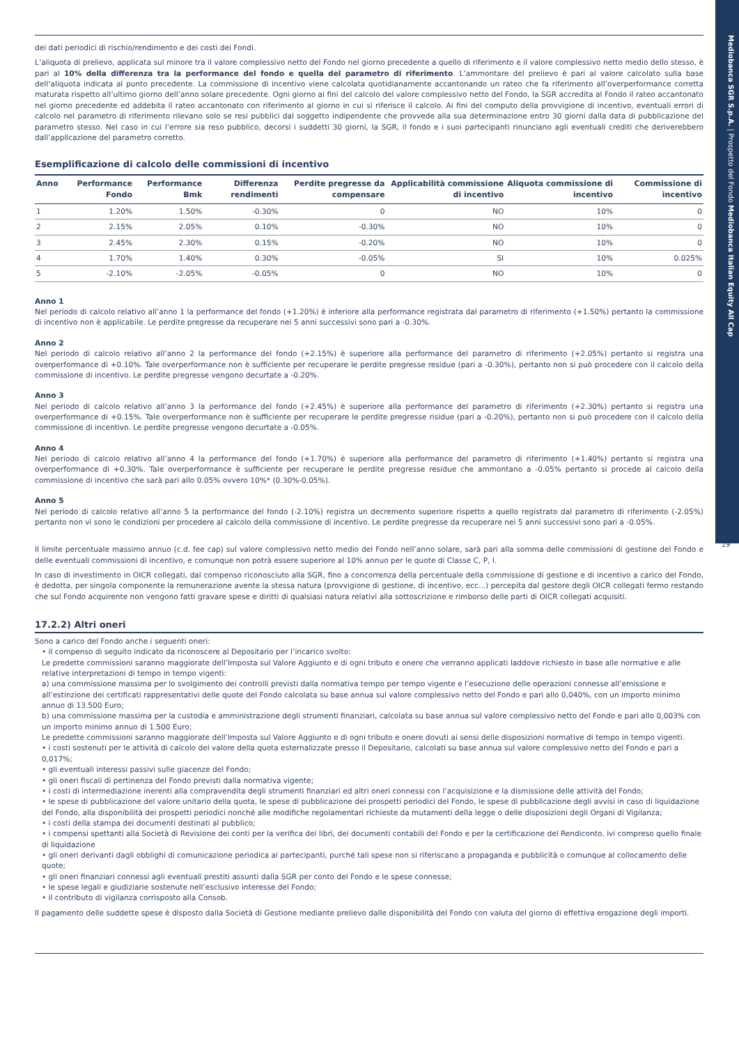Mediobanca SGR S.p.A. | Prospetto del Fondo Mediobanca Italian Equity All Cap
12
19
dei dati periodici di rischio/rendimento e dei costi dei Fondi.
L’aliquota di prelievo, applicata sul minore tra il valore complessivo netto del Fondo nel giorno precedente a quello di riferimento e il valore complessivo netto medio dello stesso, è pari al 10% della differenza tra la performance del fondo e quella del parametro di riferimento. L’ammontare del prelievo è pari al valore calcolato sulla base dell’aliquota indicata al punto precedente. La commissione di incentivo viene calcolata quotidianamente accantonando un rateo che fa riferimento all’overperformance corretta maturata rispetto all’ultimo giorno dell’anno solare precedente. Ogni giorno ai fini del calcolo del valore complessivo netto del Fondo, la SGR accredita al Fondo il rateo accantonato nel giorno precedente ed addebita il rateo accantonato con riferimento al giorno in cui si riferisce il calcolo. Ai fini del computo della provvigione di incentivo, eventuali errori di calcolo nel parametro di riferimento rilevano solo se resi pubblici dal soggetto indipendente che provvede alla sua determinazione entro 30 giorni dalla data di pubblicazione del parametro stesso. Nel caso in cui l’errore sia reso pubblico, decorsi i suddetti 30 giorni, la SGR, il fondo e i suoi partecipanti rinunciano agli eventuali crediti che deriverebbero dall’applicazione del parametro corretto.
Esemplificazione di calcolo delle commissioni di incentivo
| Anno | Performance Fondo | Performance Bmk | Differenza rendimenti | Perdite pregresse da compensare | Applicabilità commissione di incentivo | Aliquota commissione di incentivo | Commissione di incentivo |
| --- | --- | --- | --- | --- | --- | --- | --- |
| 1 | 1.20% | 1.50% | -0.30% | 0 | NO | 10% | 0 |
| 2 | 2.15% | 2.05% | 0.10% | -0.30% | NO | 10% | 0 |
| 3 | 2.45% | 2.30% | 0.15% | -0.20% | NO | 10% | 0 |
| 4 | 1.70% | 1.40% | 0.30% | -0.05% | SI | 10% | 0.025% |
| 5 | -2.10% | -2.05% | -0.05% | 0 | NO | 10% | 0 |
Anno 1
Nel periodo di calcolo relativo all’anno 1 la performance del fondo (+1.20%) è inferiore alla performance registrata dal parametro di riferimento (+1.50%) pertanto la commissione di incentivo non è applicabile. Le perdite pregresse da recuperare nei 5 anni successivi sono pari a -0.30%.
Anno 2
Nel periodo di calcolo relativo all’anno 2 la performance del fondo (+2.15%) è superiore alla performance del parametro di riferimento (+2.05%) pertanto si registra una overperformance di +0.10%. Tale overperformance non è sufficiente per recuperare le perdite pregresse residue (pari a -0.30%), pertanto non si può procedere con il calcolo della commissione di incentivo. Le perdite pregresse vengono decurtate a -0.20%.
Anno 3
Nel periodo di calcolo relativo all’anno 3 la performance del fondo (+2.45%) è superiore alla performance del parametro di riferimento (+2.30%) pertanto si registra una overperformance di +0.15%. Tale overperformance non è sufficiente per recuperare le perdite pregresse risidue (pari a -0.20%), pertanto non si può procedere con il calcolo della commissione di incentivo. Le perdite pregresse vengono decurtate a -0.05%.
Anno 4
Nel periodo di calcolo relativo all’anno 4 la performance del fondo (+1.70%) è superiore alla performance del parametro di riferimento (+1.40%) pertanto si registra una overperformance di +0.30%. Tale overperformance è sufficiente per recuperare le perdite pregresse residue che ammontano a -0.05% pertanto si procede al calcolo della commissione di incentivo che sarà pari allo 0.05% ovvero 10%* (0.30%-0.05%).
Anno 5
Nel periodo di calcolo relativo all’anno 5 la performance del fondo (-2.10%) registra un decremento superiore rispetto a quello registrato dal parametro di riferimento (-2.05%) pertanto non vi sono le condizioni per procedere al calcolo della commissione di incentivo. Le perdite pregresse da recuperare nei 5 anni successivi sono pari a -0.05%.
Il limite percentuale massimo annuo (c.d. fee cap) sul valore complessivo netto medio del Fondo nell’anno solare, sarà pari alla somma delle commissioni di gestione del Fondo e delle eventuali commissioni di incentivo, e comunque non potrà essere superiore al 10% annuo per le quote di Classe C, P, I.
In caso di investimento in OICR collegati, dal compenso riconosciuto alla SGR, fino a concorrenza della percentuale della commissione di gestione e di incentivo a carico del Fondo, è dedotta, per singola componente la remunerazione avente la stessa natura (provvigione di gestione, di incentivo, ecc...) percepita dal gestore degli OICR collegati fermo restando che sul Fondo acquirente non vengono fatti gravare spese e diritti di qualsiasi natura relativi alla sottoscrizione e rimborso delle parti di OICR collegati acquisiti.
17.2.2) Altri oneri
Sono a carico del Fondo anche i seguenti oneri:
• il compenso di seguito indicato da riconoscere al Depositario per l’incarico svolto:
Le predette commissioni saranno maggiorate dell’Imposta sul Valore Aggiunto e di ogni tributo e onere che verranno applicati laddove richiesto in base alle normative e alle relative interpretazioni di tempo in tempo vigenti:
a) una commissione massima per lo svolgimento dei controlli previsti dalla normativa tempo per tempo vigente e l’esecuzione delle operazioni connesse all’emissione e all’estinzione dei certificati rappresentativi delle quote del Fondo calcolata su base annua sul valore complessivo netto del Fondo e pari allo 0,040%, con un importo minimo annuo di 13.500 Euro;
b) una commissione massima per la custodia e amministrazione degli strumenti finanziari, calcolata su base annua sul valore complessivo netto del Fondo e pari allo 0,003% con un importo minimo annuo di 1.500 Euro;
Le predette commissioni saranno maggiorate dell’Imposta sul Valore Aggiunto e di ogni tributo e onere dovuti ai sensi delle disposizioni normative di tempo in tempo vigenti.
• i costi sostenuti per le attività di calcolo del valore della quota esternalizzate presso il Depositario, calcolati su base annua sul valore complessivo netto del Fondo e pari a 0,017%;
• gli eventuali interessi passivi sulle giacenze del Fondo;
• gli oneri fiscali di pertinenza del Fondo previsti dalla normativa vigente;
• i costi di intermediazione inerenti alla compravendita degli strumenti finanziari ed altri oneri connessi con l’acquisizione e la dismissione delle attività del Fondo;
• le spese di pubblicazione del valore unitario della quota, le spese di pubblicazione dei prospetti periodici del Fondo, le spese di pubblicazione degli avvisi in caso di liquidazione del Fondo, alla disponibilità dei prospetti periodici nonché alle modifiche regolamentari richieste da mutamenti della legge o delle disposizioni degli Organi di Vigilanza;
• i costi della stampa dei documenti destinati al pubblico;
• i compensi spettanti alla Società di Revisione dei conti per la verifica dei libri, dei documenti contabili del Fondo e per la certificazione del Rendiconto, ivi compreso quello finale di liquidazione
• gli oneri derivanti dagli obblighi di comunicazione periodica ai partecipanti, purché tali spese non si riferiscano a propaganda e pubblicità o comunque al collocamento delle quote;
• gli oneri finanziari connessi agli eventuali prestiti assunti dalla SGR per conto del Fondo e le spese connesse;
• le spese legali e giudiziarie sostenute nell’esclusivo interesse del Fondo;
• il contributo di vigilanza corrisposto alla Consob.
Il pagamento delle suddette spese è disposto dalla Società di Gestione mediante prelievo dalle disponibilità del Fondo con valuta del giorno di effettiva erogazione degli importi.